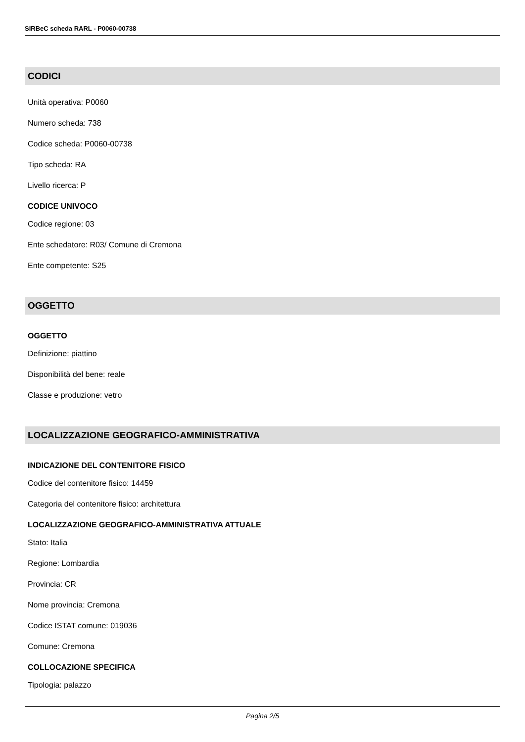SIRBeC scheda RARL - P0060-00738
CODICI
Unità operativa: P0060
Numero scheda: 738
Codice scheda: P0060-00738
Tipo scheda: RA
Livello ricerca: P
CODICE UNIVOCO
Codice regione: 03
Ente schedatore: R03/ Comune di Cremona
Ente competente: S25
OGGETTO
OGGETTO
Definizione: piattino
Disponibilità del bene: reale
Classe e produzione: vetro
LOCALIZZAZIONE GEOGRAFICO-AMMINISTRATIVA
INDICAZIONE DEL CONTENITORE FISICO
Codice del contenitore fisico: 14459
Categoria del contenitore fisico: architettura
LOCALIZZAZIONE GEOGRAFICO-AMMINISTRATIVA ATTUALE
Stato: Italia
Regione: Lombardia
Provincia: CR
Nome provincia: Cremona
Codice ISTAT comune: 019036
Comune: Cremona
COLLOCAZIONE SPECIFICA
Tipologia: palazzo
Pagina 2/5